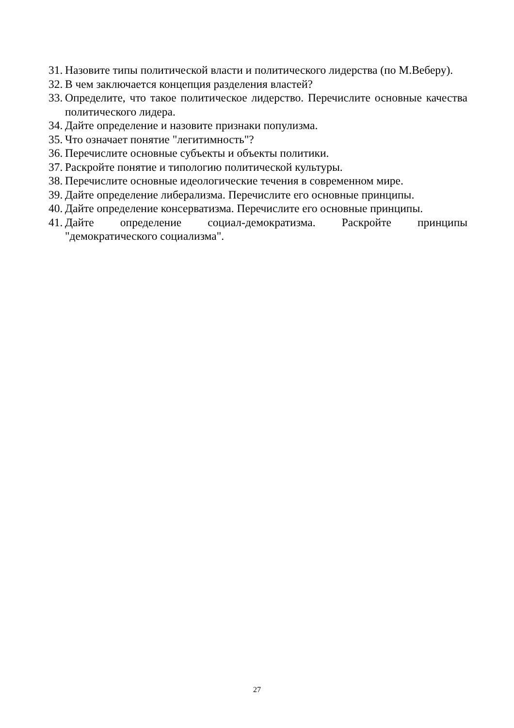31. Назовите типы политической власти и политического лидерства (по М.Веберу).
32. В чем заключается концепция разделения властей?
33. Определите, что такое политическое лидерство. Перечислите основные качества политического лидера.
34. Дайте определение и назовите признаки популизма.
35. Что означает понятие "легитимность"?
36. Перечислите основные субъекты и объекты политики.
37. Раскройте понятие и типологию политической культуры.
38. Перечислите основные идеологические течения в современном мире.
39. Дайте определение либерализма. Перечислите его основные принципы.
40. Дайте определение консерватизма. Перечислите его основные принципы.
41. Дайте определение социал-демократизма. Раскройте принципы "демократического социализма".
27